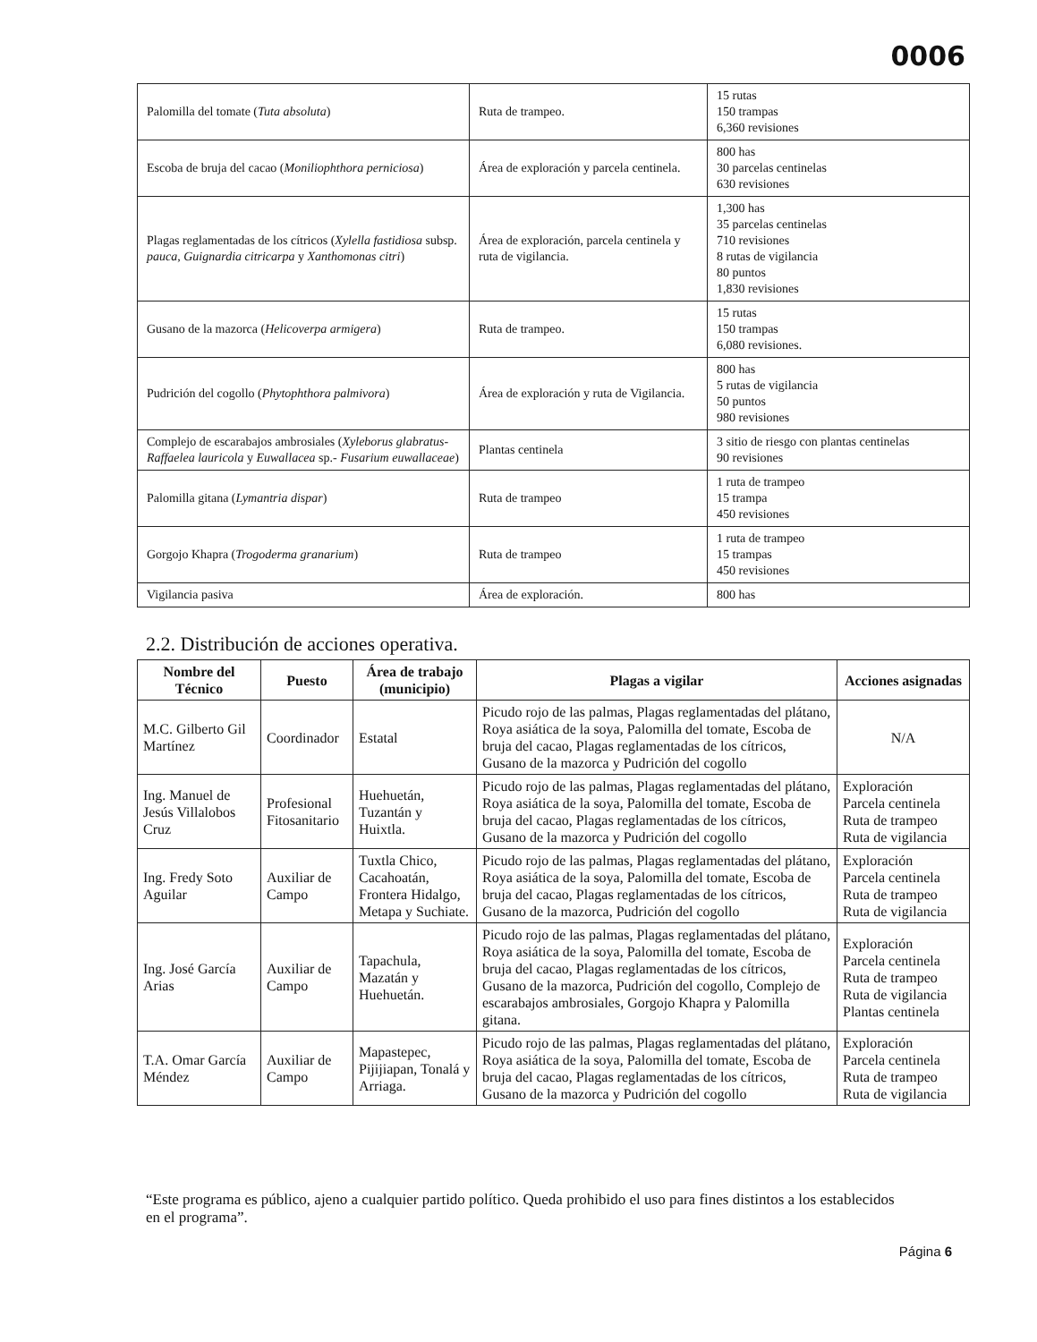0006
| Palomilla del tomate ( Tuta absoluta ) | Ruta de trampeo. | 15 rutas 150 trampas 6,360 revisiones |
| Escoba de bruja del cacao ( Moniliophthora perniciosa ) | Área de exploración y parcela centinela. | 800 has 30 parcelas centinelas 630 revisiones |
| Plagas reglamentadas de los cítricos ( Xylella fastidiosa subsp. pauca, Guignardia citricarpa y Xanthomonas citri ) | Área de exploración, parcela centinela y ruta de vigilancia. | 1,300 has 35 parcelas centinelas 710 revisiones 8 rutas de vigilancia 80 puntos 1,830 revisiones |
| Gusano de la mazorca ( Helicoverpa armigera ) | Ruta de trampeo. | 15 rutas 150 trampas 6,080 revisiones. |
| Pudrición del cogollo ( Phytophthora palmivora ) | Área de exploración y ruta de Vigilancia. | 800 has 5 rutas de vigilancia 50 puntos 980 revisiones |
| Complejo de escarabajos ambrosiales ( Xyleborus glabratus- Raffaelea lauricola y Euwallacea sp.- Fusarium euwallaceae ) | Plantas centinela | 3 sitio de riesgo con plantas centinelas 90 revisiones |
| Palomilla gitana ( Lymantria dispar ) | Ruta de trampeo | 1 ruta de trampeo 15 trampa 450 revisiones |
| Gorgojo Khapra ( Trogoderma granarium ) | Ruta de trampeo | 1 ruta de trampeo 15 trampas 450 revisiones |
| Vigilancia pasiva | Área de exploración. | 800 has |
2.2. Distribución de acciones operativa.
| Nombre del Técnico | Puesto | Área de trabajo (municipio) | Plagas a vigilar | Acciones asignadas |
| --- | --- | --- | --- | --- |
| M.C. Gilberto Gil Martínez | Coordinador | Estatal | Picudo rojo de las palmas, Plagas reglamentadas del plátano, Roya asiática de la soya, Palomilla del tomate, Escoba de bruja del cacao, Plagas reglamentadas de los cítricos, Gusano de la mazorca y Pudrición del cogollo | N/A |
| Ing. Manuel de Jesús Villalobos Cruz | Profesional Fitosanitario | Huehuetán, Tuzantán y Huixtla. | Picudo rojo de las palmas, Plagas reglamentadas del plátano, Roya asiática de la soya, Palomilla del tomate, Escoba de bruja del cacao, Plagas reglamentadas de los cítricos, Gusano de la mazorca y Pudrición del cogollo | Exploración Parcela centinela Ruta de trampeo Ruta de vigilancia |
| Ing. Fredy Soto Aguilar | Auxiliar de Campo | Tuxtla Chico, Cacahoatán, Frontera Hidalgo, Metapa y Suchiate. | Picudo rojo de las palmas, Plagas reglamentadas del plátano, Roya asiática de la soya, Palomilla del tomate, Escoba de bruja del cacao, Plagas reglamentadas de los cítricos, Gusano de la mazorca, Pudrición del cogollo | Exploración Parcela centinela Ruta de trampeo Ruta de vigilancia |
| Ing. José García Arias | Auxiliar de Campo | Tapachula, Mazatán y Huehuetán. | Picudo rojo de las palmas, Plagas reglamentadas del plátano, Roya asiática de la soya, Palomilla del tomate, Escoba de bruja del cacao, Plagas reglamentadas de los cítricos, Gusano de la mazorca, Pudrición del cogollo, Complejo de escarabajos ambrosiales, Gorgojo Khapra y Palomilla gitana. | Exploración Parcela centinela Ruta de trampeo Ruta de vigilancia Plantas centinela |
| T.A. Omar García Méndez | Auxiliar de Campo | Mapastepec, Pijijiapan, Tonalá y Arriaga. | Picudo rojo de las palmas, Plagas reglamentadas del plátano, Roya asiática de la soya, Palomilla del tomate, Escoba de bruja del cacao, Plagas reglamentadas de los cítricos, Gusano de la mazorca y Pudrición del cogollo | Exploración Parcela centinela Ruta de trampeo Ruta de vigilancia |
“Este programa es público, ajeno a cualquier partido político. Queda prohibido el uso para fines distintos a los establecidos en el programa”.
Página 6